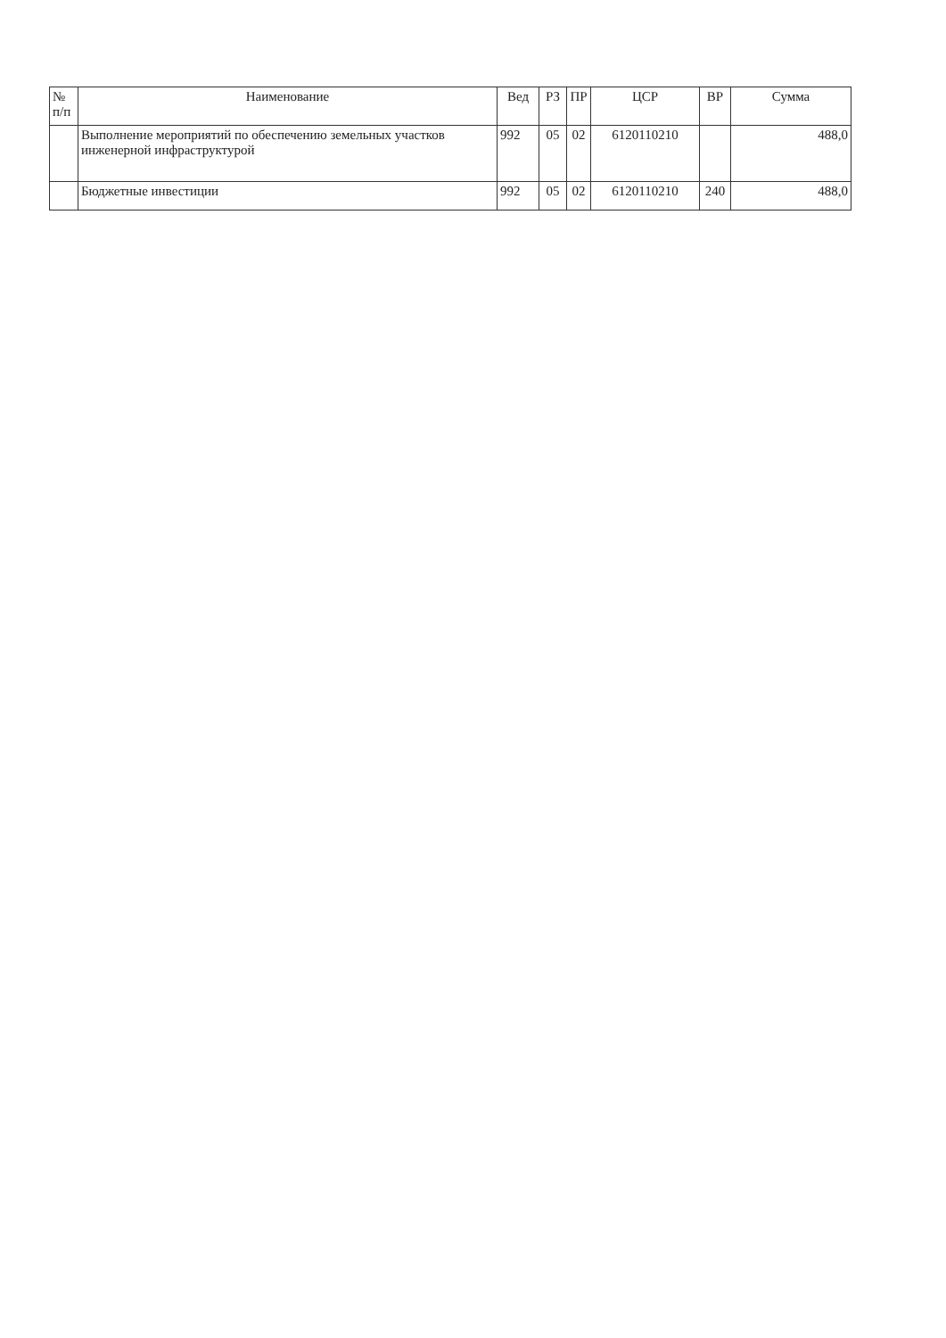| № п/п | Наименование | Вед | РЗ | ПР | ЦСР | ВР | Сумма |
| --- | --- | --- | --- | --- | --- | --- | --- |
| | Выполнение мероприятий по обеспечению земельных участков инженерной инфраструктурой | 992 | 05 | 02 | 6120110210 | | 488,0 |
| | Бюджетные инвестиции | 992 | 05 | 02 | 6120110210 | 240 | 488,0 |